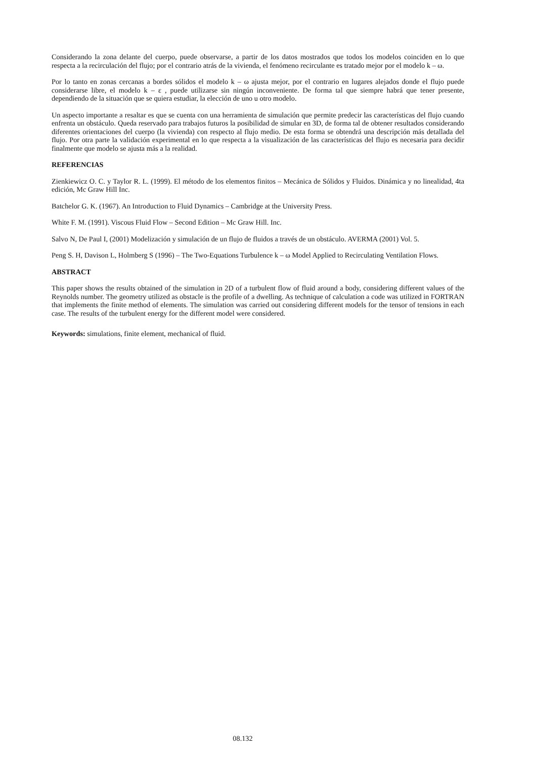Considerando la zona delante del cuerpo, puede observarse, a partir de los datos mostrados que todos los modelos coinciden en lo que respecta a la recirculación del flujo; por el contrario atrás de la vivienda, el fenómeno recirculante es tratado mejor por el modelo k – ω.
Por lo tanto en zonas cercanas a bordes sólidos el modelo k – ω ajusta mejor, por el contrario en lugares alejados donde el flujo puede considerarse libre, el modelo k – ε , puede utilizarse sin ningún inconveniente. De forma tal que siempre habrá que tener presente, dependiendo de la situación que se quiera estudiar, la elección de uno u otro modelo.
Un aspecto importante a resaltar es que se cuenta con una herramienta de simulación que permite predecir las características del flujo cuando enfrenta un obstáculo. Queda reservado para trabajos futuros la posibilidad de simular en 3D, de forma tal de obtener resultados considerando diferentes orientaciones del cuerpo (la vivienda) con respecto al flujo medio. De esta forma se obtendrá una descripción más detallada del flujo. Por otra parte la validación experimental en lo que respecta a la visualización de las características del flujo es necesaria para decidir finalmente que modelo se ajusta más a la realidad.
REFERENCIAS
Zienkiewicz O. C. y Taylor R. L. (1999). El método de los elementos finitos – Mecánica de Sólidos y Fluidos. Dinámica y no linealidad, 4ta edición, Mc Graw Hill Inc.
Batchelor G. K. (1967). An Introduction to Fluid Dynamics – Cambridge at the University Press.
White F. M. (1991). Viscous Fluid Flow – Second Edition – Mc Graw Hill. Inc.
Salvo N, De Paul I, (2001) Modelización y simulación de un flujo de fluidos a través de un obstáculo. AVERMA (2001) Vol. 5.
Peng S. H, Davison L, Holmberg S (1996) – The Two-Equations Turbulence k – ω Model Applied to Recirculating Ventilation Flows.
ABSTRACT
This paper shows the results obtained of the simulation in 2D of a turbulent flow of fluid around a body, considering different values of the Reynolds number. The geometry utilized as obstacle is the profile of a dwelling. As technique of calculation a code was utilized in FORTRAN that implements the finite method of elements. The simulation was carried out considering different models for the tensor of tensions in each case. The results of the turbulent energy for the different model were considered.
Keywords: simulations, finite element, mechanical of fluid.
08.132